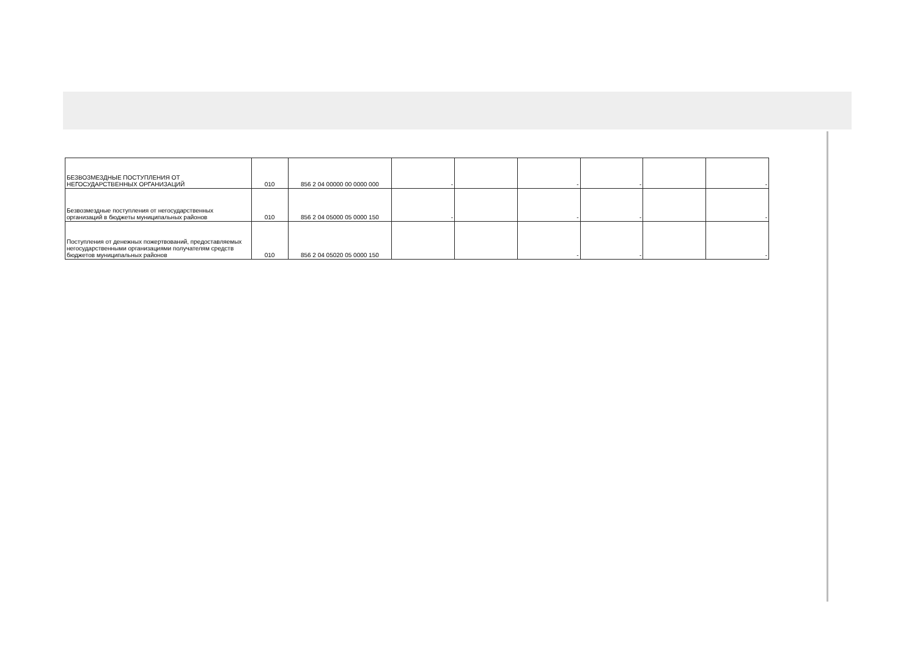| БЕЗВОЗМЕЗДНЫЕ ПОСТУПЛЕНИЯ ОТ НЕГОСУДАРСТВЕННЫХ ОРГАНИЗАЦИЙ | 010 | 856 2 04 00000 00 0000 000 | - | | - | - | | - |
| Безвозмездные поступления от негосударственных организаций в бюджеты муниципальных районов | 010 | 856 2 04 05000 05 0000 150 | - | | - | - | | - |
| Поступления от денежных пожертвований, предоставляемых негосударственными организациями получателям средств бюджетов муниципальных районов | 010 | 856 2 04 05020 05 0000 150 | | | - | - | | - |